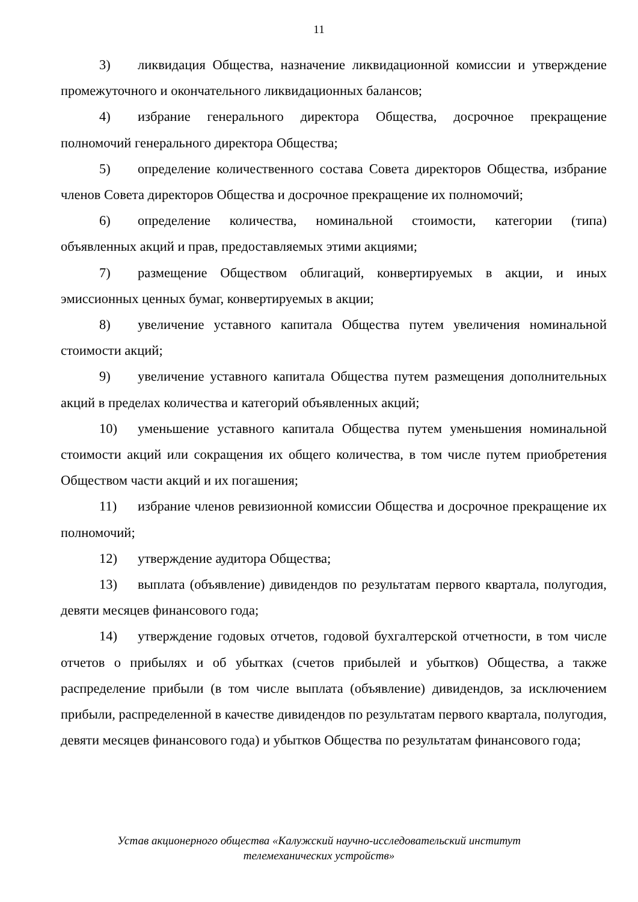11
3) ликвидация Общества, назначение ликвидационной комиссии и утверждение промежуточного и окончательного ликвидационных балансов;
4) избрание генерального директора Общества, досрочное прекращение полномочий генерального директора Общества;
5) определение количественного состава Совета директоров Общества, избрание членов Совета директоров Общества и досрочное прекращение их полномочий;
6) определение количества, номинальной стоимости, категории (типа) объявленных акций и прав, предоставляемых этими акциями;
7) размещение Обществом облигаций, конвертируемых в акции, и иных эмиссионных ценных бумаг, конвертируемых в акции;
8) увеличение уставного капитала Общества путем увеличения номинальной стоимости акций;
9) увеличение уставного капитала Общества путем размещения дополнительных акций в пределах количества и категорий объявленных акций;
10) уменьшение уставного капитала Общества путем уменьшения номинальной стоимости акций или сокращения их общего количества, в том числе путем приобретения Обществом части акций и их погашения;
11) избрание членов ревизионной комиссии Общества и досрочное прекращение их полномочий;
12) утверждение аудитора Общества;
13) выплата (объявление) дивидендов по результатам первого квартала, полугодия, девяти месяцев финансового года;
14) утверждение годовых отчетов, годовой бухгалтерской отчетности, в том числе отчетов о прибылях и об убытках (счетов прибылей и убытков) Общества, а также распределение прибыли (в том числе выплата (объявление) дивидендов, за исключением прибыли, распределенной в качестве дивидендов по результатам первого квартала, полугодия, девяти месяцев финансового года) и убытков Общества по результатам финансового года;
Устав акционерного общества «Калужский научно-исследовательский институт
телемеханических устройств»